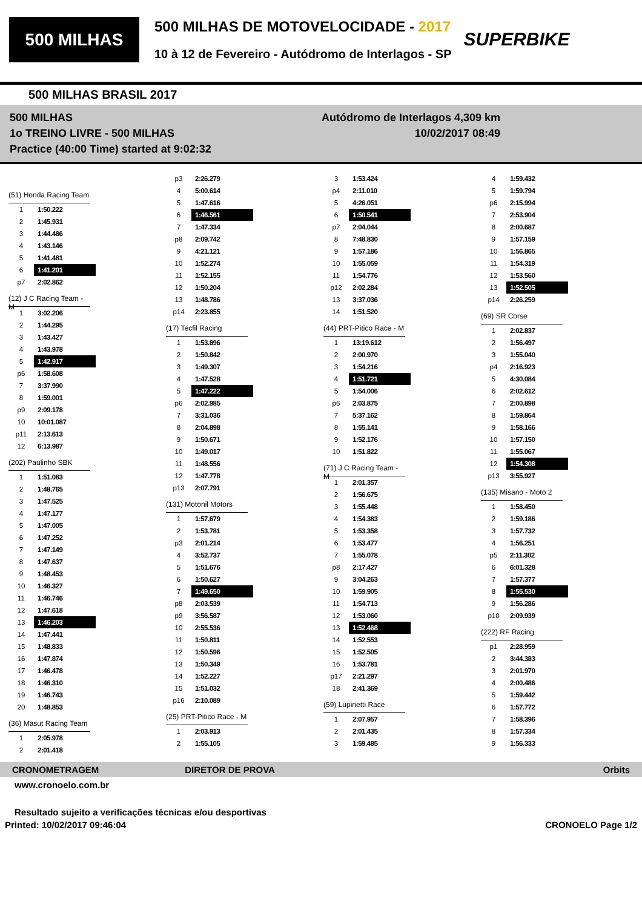500 MILHAS
500 MILHAS DE MOTOVELOCIDADE - 2017
10 à 12 de Fevereiro - Autódromo de Interlagos - SP
SUPERBIKE
500 MILHAS BRASIL 2017
500 MILHAS Autódromo de Interlagos 4,309 km
1o TREINO LIVRE - 500 MILHAS 10/02/2017 08:49
Practice (40:00 Time) started at 9:02:32
(51) Honda Racing Team
| 1 | 1:50.222 |
| 2 | 1:45.931 |
| 3 | 1:44.486 |
| 4 | 1:43.146 |
| 5 | 1:41.481 |
| 6 | 1:41.201 |
| p7 | 2:02.862 |
(12) J C Racing Team - M
| 1 | 3:02.206 |
| 2 | 1:44.295 |
| 3 | 1:43.427 |
| 4 | 1:43.978 |
| 5 | 1:42.917 |
| p6 | 1:58.608 |
| 7 | 3:37.990 |
| 8 | 1:59.001 |
| p9 | 2:09.178 |
| 10 | 10:01.087 |
| p11 | 2:13.613 |
| 12 | 6:13.987 |
(202) Paulinho SBK
| 1 | 1:51.083 |
| 2 | 1:48.765 |
| 3 | 1:47.525 |
| 4 | 1:47.177 |
| 5 | 1:47.005 |
| 6 | 1:47.252 |
| 7 | 1:47.149 |
| 8 | 1:47.637 |
| 9 | 1:48.453 |
| 10 | 1:46.327 |
| 11 | 1:46.746 |
| 12 | 1:47.618 |
| 13 | 1:46.203 |
| 14 | 1:47.441 |
| 15 | 1:48.833 |
| 16 | 1:47.874 |
| 17 | 1:46.478 |
| 18 | 1:46.310 |
| 19 | 1:46.743 |
| 20 | 1:48.853 |
(36) Masut Racing Team
| 1 | 2:05.978 |
| 2 | 2:01.418 |
| p3 | 2:26.279 |
| 4 | 5:00.614 |
| 5 | 1:47.616 |
| 6 | 1:46.561 |
| 7 | 1:47.334 |
| p8 | 2:09.742 |
| 9 | 4:21.121 |
| 10 | 1:52.274 |
| 11 | 1:52.155 |
| 12 | 1:50.204 |
| 13 | 1:48.786 |
| p14 | 2:23.855 |
(17) Tecfil Racing
| 1 | 1:53.896 |
| 2 | 1:50.842 |
| 3 | 1:49.307 |
| 4 | 1:47.528 |
| 5 | 1:47.222 |
| p6 | 2:02.985 |
| 7 | 3:31.036 |
| 8 | 2:04.898 |
| 9 | 1:50.671 |
| 10 | 1:49.017 |
| 11 | 1:48.556 |
| 12 | 1:47.778 |
| p13 | 2:07.791 |
(131) Motonil Motors
| 1 | 1:57.679 |
| 2 | 1:53.781 |
| p3 | 2:01.214 |
| 4 | 3:52.737 |
| 5 | 1:51.676 |
| 6 | 1:50.627 |
| 7 | 1:49.650 |
| p8 | 2:03.539 |
| p9 | 3:56.587 |
| 10 | 2:55.536 |
| 11 | 1:50.811 |
| 12 | 1:50.596 |
| 13 | 1:50.349 |
| 14 | 1:52.227 |
| 15 | 1:51.032 |
| p16 | 2:10.089 |
(25) PRT-Pitico Race - M
| 1 | 2:03.913 |
| 2 | 1:55.105 |
| 3 | 1:53.424 |
| p4 | 2:11.010 |
| 5 | 4:26.051 |
| 6 | 1:50.541 |
| p7 | 2:04.044 |
| 8 | 7:48.830 |
| 9 | 1:57.186 |
| 10 | 1:55.059 |
| 11 | 1:54.776 |
| p12 | 2:02.284 |
| 13 | 3:37.036 |
| 14 | 1:51.520 |
(44) PRT-Pitico Race - M
| 1 | 13:19.612 |
| 2 | 2:00.970 |
| 3 | 1:54.216 |
| 4 | 1:51.721 |
| 5 | 1:54.006 |
| p6 | 2:03.875 |
| 7 | 5:37.162 |
| 8 | 1:55.141 |
| 9 | 1:52.176 |
| 10 | 1:51.822 |
(71) J C Racing Team - M
| 1 | 2:01.357 |
| 2 | 1:56.675 |
| 3 | 1:55.448 |
| 4 | 1:54.383 |
| 5 | 1:53.358 |
| 6 | 1:53.477 |
| 7 | 1:55.078 |
| p8 | 2:17.427 |
| 9 | 3:04.263 |
| 10 | 1:59.905 |
| 11 | 1:54.713 |
| 12 | 1:53.060 |
| 13 | 1:52.468 |
| 14 | 1:52.553 |
| 15 | 1:52.505 |
| 16 | 1:53.781 |
| p17 | 2:21.297 |
| 18 | 2:41.369 |
(59) Lupinetti Race
| 1 | 2:07.957 |
| 2 | 2:01.435 |
| 3 | 1:59.485 |
| 4 | 1:59.432 |
| 5 | 1:59.794 |
| p6 | 2:15.994 |
| 7 | 2:53.904 |
| 8 | 2:00.687 |
| 9 | 1:57.159 |
| 10 | 1:56.865 |
| 11 | 1:54.319 |
| 12 | 1:53.560 |
| 13 | 1:52.505 |
| p14 | 2:26.259 |
(69) SR Corse
| 1 | 2:02.837 |
| 2 | 1:56.497 |
| 3 | 1:55.040 |
| p4 | 2:16.923 |
| 5 | 4:30.084 |
| 6 | 2:02.612 |
| 7 | 2:00.898 |
| 8 | 1:59.864 |
| 9 | 1:58.166 |
| 10 | 1:57.150 |
| 11 | 1:55.067 |
| 12 | 1:54.308 |
| p13 | 3:55.927 |
(135) Misano - Moto 2
| 1 | 1:58.450 |
| 2 | 1:59.186 |
| 3 | 1:57.732 |
| 4 | 1:56.251 |
| p5 | 2:11.302 |
| 6 | 6:01.328 |
| 7 | 1:57.377 |
| 8 | 1:55.530 |
| 9 | 1:56.286 |
| p10 | 2:09.939 |
(222) RF Racing
| p1 | 2:28.959 |
| 2 | 3:44.383 |
| 3 | 2:01.970 |
| 4 | 2:00.486 |
| 5 | 1:59.442 |
| 6 | 1:57.772 |
| 7 | 1:58.396 |
| 8 | 1:57.334 |
| 9 | 1:56.333 |
CRONOMETRAGEM DIRETOR DE PROVA Orbits
www.cronoelo.com.br
Resultado sujeito a verificações técnicas e/ou desportivas
Printed: 10/02/2017 09:46:04 CRONOELO Page 1/2